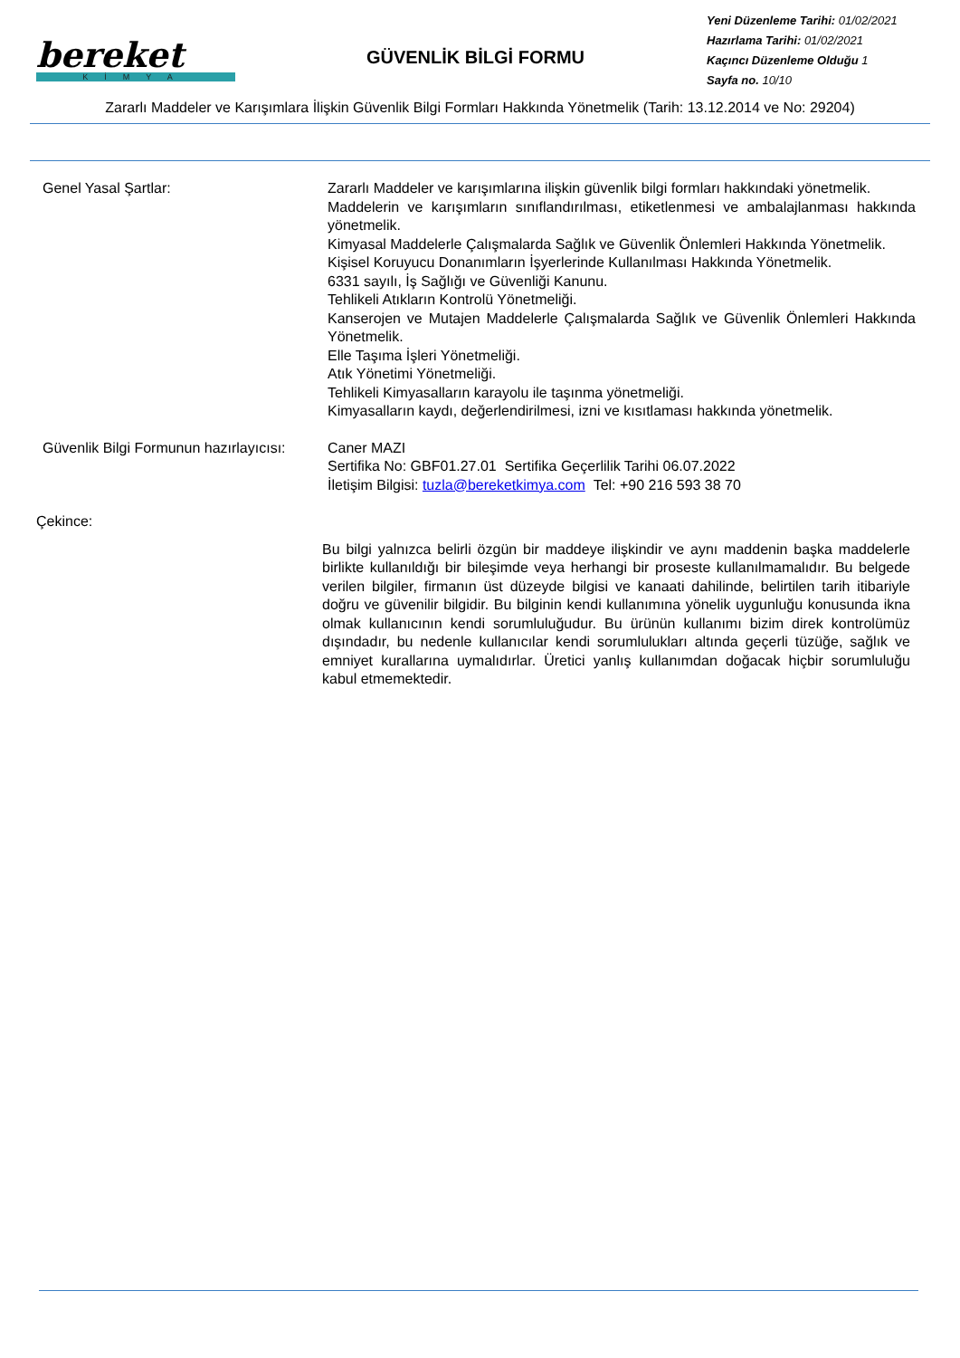bereket
KİMYA
GÜVENLİK BİLGİ FORMU
Yeni Düzenleme Tarihi: 01/02/2021
Hazırlama Tarihi: 01/02/2021
Kaçıncı Düzenleme Olduğu 1
Sayfa no. 10/10
Zararlı Maddeler ve Karışımlara İlişkin Güvenlik Bilgi Formları Hakkında Yönetmelik (Tarih: 13.12.2014 ve No: 29204)
Genel Yasal Şartlar: Zararlı Maddeler ve karışımlarına ilişkin güvenlik bilgi formları hakkındaki yönetmelik.
Maddelerin ve karışımların sınıflandırılması, etiketlenmesi ve ambalajlanması hakkında yönetmelik.
Kimyasal Maddelerle Çalışmalarda Sağlık ve Güvenlik Önlemleri Hakkında Yönetmelik.
Kişisel Koruyucu Donanımların İşyerlerinde Kullanılması Hakkında Yönetmelik.
6331 sayılı, İş Sağlığı ve Güvenliği Kanunu.
Tehlikeli Atıkların Kontrolü Yönetmeliği.
Kanserojen ve Mutajen Maddelerle Çalışmalarda Sağlık ve Güvenlik Önlemleri Hakkında Yönetmelik.
Elle Taşıma İşleri Yönetmeliği.
Atık Yönetimi Yönetmeliği.
Tehlikeli Kimyasalların karayolu ile taşınma yönetmeliği.
Kimyasalların kaydı, değerlendirilmesi, izni ve kısıtlaması hakkında yönetmelik.
Güvenlik Bilgi Formunun hazırlayıcısı:
Caner MAZI
Sertifika No: GBF01.27.01 Sertifika Geçerlilik Tarihi 06.07.2022
İletişim Bilgisi: tuzla@bereketkimya.com Tel: +90 216 593 38 70
Çekince:
Bu bilgi yalnızca belirli özgün bir maddeye ilişkindir ve aynı maddenin başka maddelerle birlikte kullanıldığı bir bileşimde veya herhangi bir proseste kullanılmamalıdır. Bu belgede verilen bilgiler, firmanın üst düzeyde bilgisi ve kanaati dahilinde, belirtilen tarih itibariyle doğru ve güvenilir bilgidir. Bu bilginin kendi kullanımına yönelik uygunluğu konusunda ikna olmak kullanıcının kendi sorumluluğudur. Bu ürünün kullanımı bizim direk kontrolümüz dışındadır, bu nedenle kullanıcılar kendi sorumlulukları altında geçerli tüzüğe, sağlık ve emniyet kurallarına uymalıdırlar. Üretici yanlış kullanımdan doğacak hiçbir sorumluluğu kabul etmemektedir.